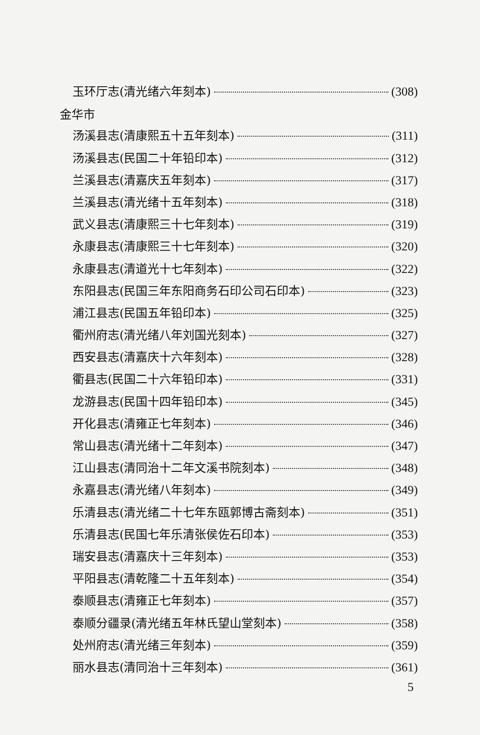玉环厅志(清光绪六年刻本) (308)
金华市
汤溪县志(清康熙五十五年刻本) (311)
汤溪县志(民国二十年铅印本) (312)
兰溪县志(清嘉庆五年刻本) (317)
兰溪县志(清光绪十五年刻本) (318)
武义县志(清康熙三十七年刻本) (319)
永康县志(清康熙三十七年刻本) (320)
永康县志(清道光十七年刻本) (322)
东阳县志(民国三年东阳商务石印公司石印本) (323)
浦江县志(民国五年铅印本) (325)
衢州府志(清光绪八年刘国光刻本) (327)
西安县志(清嘉庆十六年刻本) (328)
衢县志(民国二十六年铅印本) (331)
龙游县志(民国十四年铅印本) (345)
开化县志(清雍正七年刻本) (346)
常山县志(清光绪十二年刻本) (347)
江山县志(清同治十二年文溪书院刻本) (348)
永嘉县志(清光绪八年刻本) (349)
乐清县志(清光绪二十七年东瓯郭博古斋刻本) (351)
乐清县志(民国七年乐清张侯佐石印本) (353)
瑞安县志(清嘉庆十三年刻本) (353)
平阳县志(清乾隆二十五年刻本) (354)
泰顺县志(清雍正七年刻本) (357)
泰顺分疆录(清光绪五年林氏望山堂刻本) (358)
处州府志(清光绪三年刻本) (359)
丽水县志(清同治十三年刻本) (361)
5